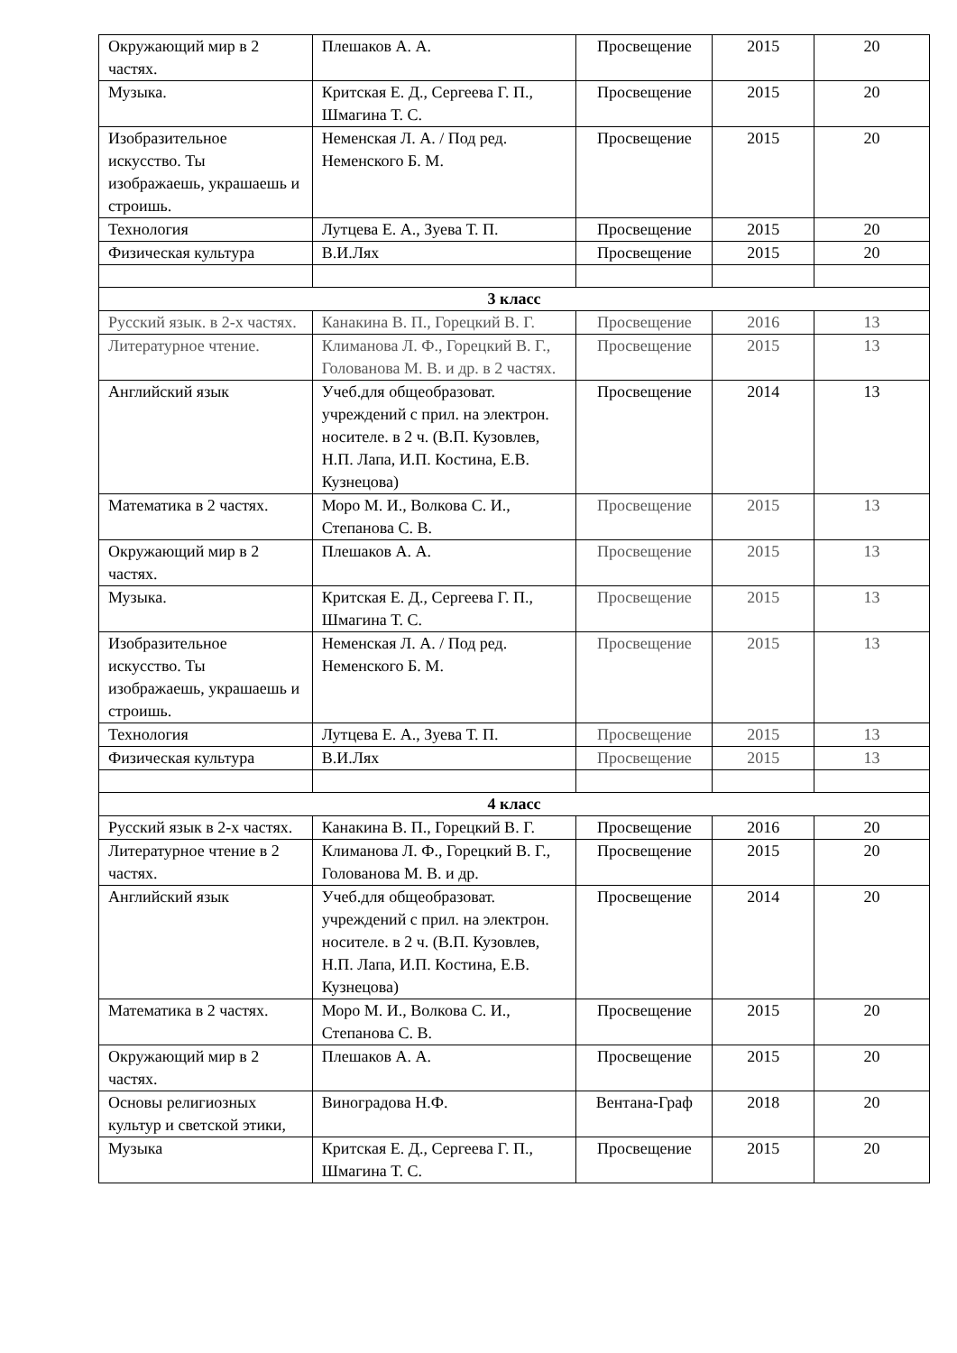| Окружающий мир в 2 частях. | Плешаков А. А. | Просвещение | 2015 | 20 |
| Музыка. | Критская Е. Д., Сергеева Г. П., Шмагина Т. С. | Просвещение | 2015 | 20 |
| Изобразительное искусство. Ты изображаешь, украшаешь и строишь. | Неменская Л. А. / Под ред. Неменского Б. М. | Просвещение | 2015 | 20 |
| Технология | Лутцева Е. А., Зуева Т. П. | Просвещение | 2015 | 20 |
| Физическая культура | В.И.Лях | Просвещение | 2015 | 20 |
| 3 класс | | | | |
| Русский язык. в 2-х частях. | Канакина В. П., Горецкий В. Г. | Просвещение | 2016 | 13 |
| Литературное чтение. | Климанова Л. Ф., Горецкий В. Г., Голованова М. В. и др. в 2 частях. | Просвещение | 2015 | 13 |
| Английский язык | Учеб.для общеобразоват. учреждений с прил. на электрон. носителе. в 2 ч. (В.П. Кузовлев, Н.П. Лапа, И.П. Костина, Е.В. Кузнецова) | Просвещение | 2014 | 13 |
| Математика в 2 частях. | Моро М. И., Волкова С. И., Степанова С. В. | Просвещение | 2015 | 13 |
| Окружающий мир в 2 частях. | Плешаков А. А. | Просвещение | 2015 | 13 |
| Музыка. | Критская Е. Д., Сергеева Г. П., Шмагина Т. С. | Просвещение | 2015 | 13 |
| Изобразительное искусство. Ты изображаешь, украшаешь и строишь. | Неменская Л. А. / Под ред. Неменского Б. М. | Просвещение | 2015 | 13 |
| Технология | Лутцева Е. А., Зуева Т. П. | Просвещение | 2015 | 13 |
| Физическая культура | В.И.Лях | Просвещение | 2015 | 13 |
| 4 класс | | | | |
| Русский язык в 2-х частях. | Канакина В. П., Горецкий В. Г. | Просвещение | 2016 | 20 |
| Литературное чтение в 2 частях. | Климанова Л. Ф., Горецкий В. Г., Голованова М. В. и др. | Просвещение | 2015 | 20 |
| Английский язык | Учеб.для общеобразоват. учреждений с прил. на электрон. носителе. в 2 ч. (В.П. Кузовлев, Н.П. Лапа, И.П. Костина, Е.В. Кузнецова) | Просвещение | 2014 | 20 |
| Математика в 2 частях. | Моро М. И., Волкова С. И., Степанова С. В. | Просвещение | 2015 | 20 |
| Окружающий мир в 2 частях. | Плешаков А. А. | Просвещение | 2015 | 20 |
| Основы религиозных культур и светской этики, | Виноградова Н.Ф. | Вентана-Граф | 2018 | 20 |
| Музыка | Критская Е. Д., Сергеева Г. П., Шмагина Т. С. | Просвещение | 2015 | 20 |